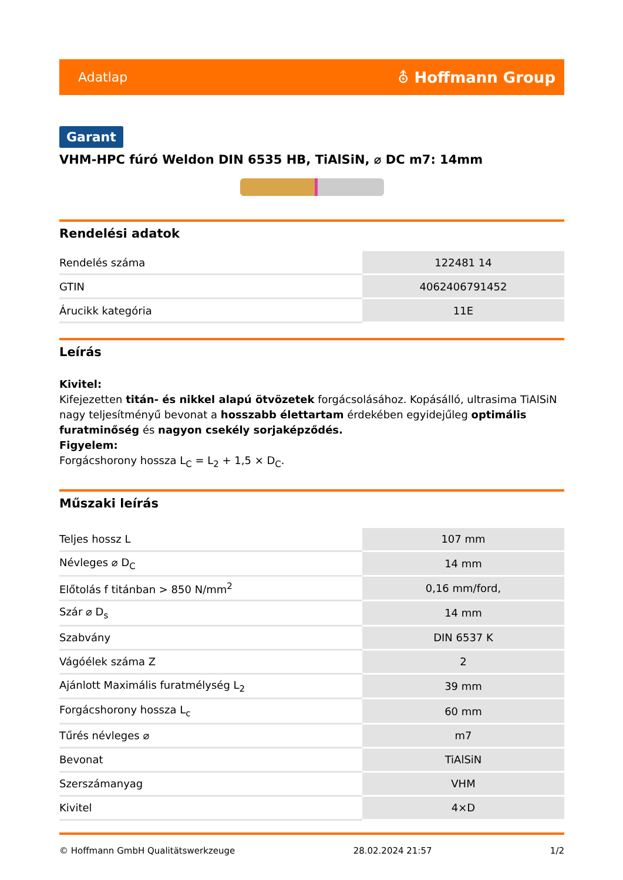Adatlap ⛢ Hoffmann Group
Garant
VHM-HPC fúró Weldon DIN 6535 HB, TiAlSiN, ⌀ DC m7: 14mm
Rendelési adatok
| Rendelés száma | 122481 14 |
| GTIN | 4062406791452 |
| Árucikk kategória | 11E |
Leírás
Kivitel:
Kifejezetten titán- és nikkel alapú ötvözetek forgácsolásához. Kopásálló, ultrasima TiAlSiN nagy teljesítményű bevonat a hosszabb élettartam érdekében egyidejűleg optimális furatminőség és nagyon csekély sorjaképződés.
Figyelem:
Forgácshorony hossza L<sub>C</sub> = L<sub>2</sub> + 1,5 × D<sub>C</sub>.
Műszaki leírás
| Teljes hossz L | 107 mm |
| Névleges ⌀ D<sub>C</sub> | 14 mm |
| Előtolás f titánban > 850 N/mm<sup>2</sup> | 0,16 mm/ford, |
| Szár ⌀ D<sub>s</sub> | 14 mm |
| Szabvány | DIN 6537 K |
| Vágóélek száma Z | 2 |
| Ajánlott Maximális furatmélység L<sub>2</sub> | 39 mm |
| Forgácshorony hossza L<sub>c</sub> | 60 mm |
| Tűrés névleges ⌀ | m7 |
| Bevonat | TiAlSiN |
| Szerszámanyag | VHM |
| Kivitel | 4×D |
© Hoffmann GmbH Qualitätswerkzeuge 28.02.2024 21:57 1/2